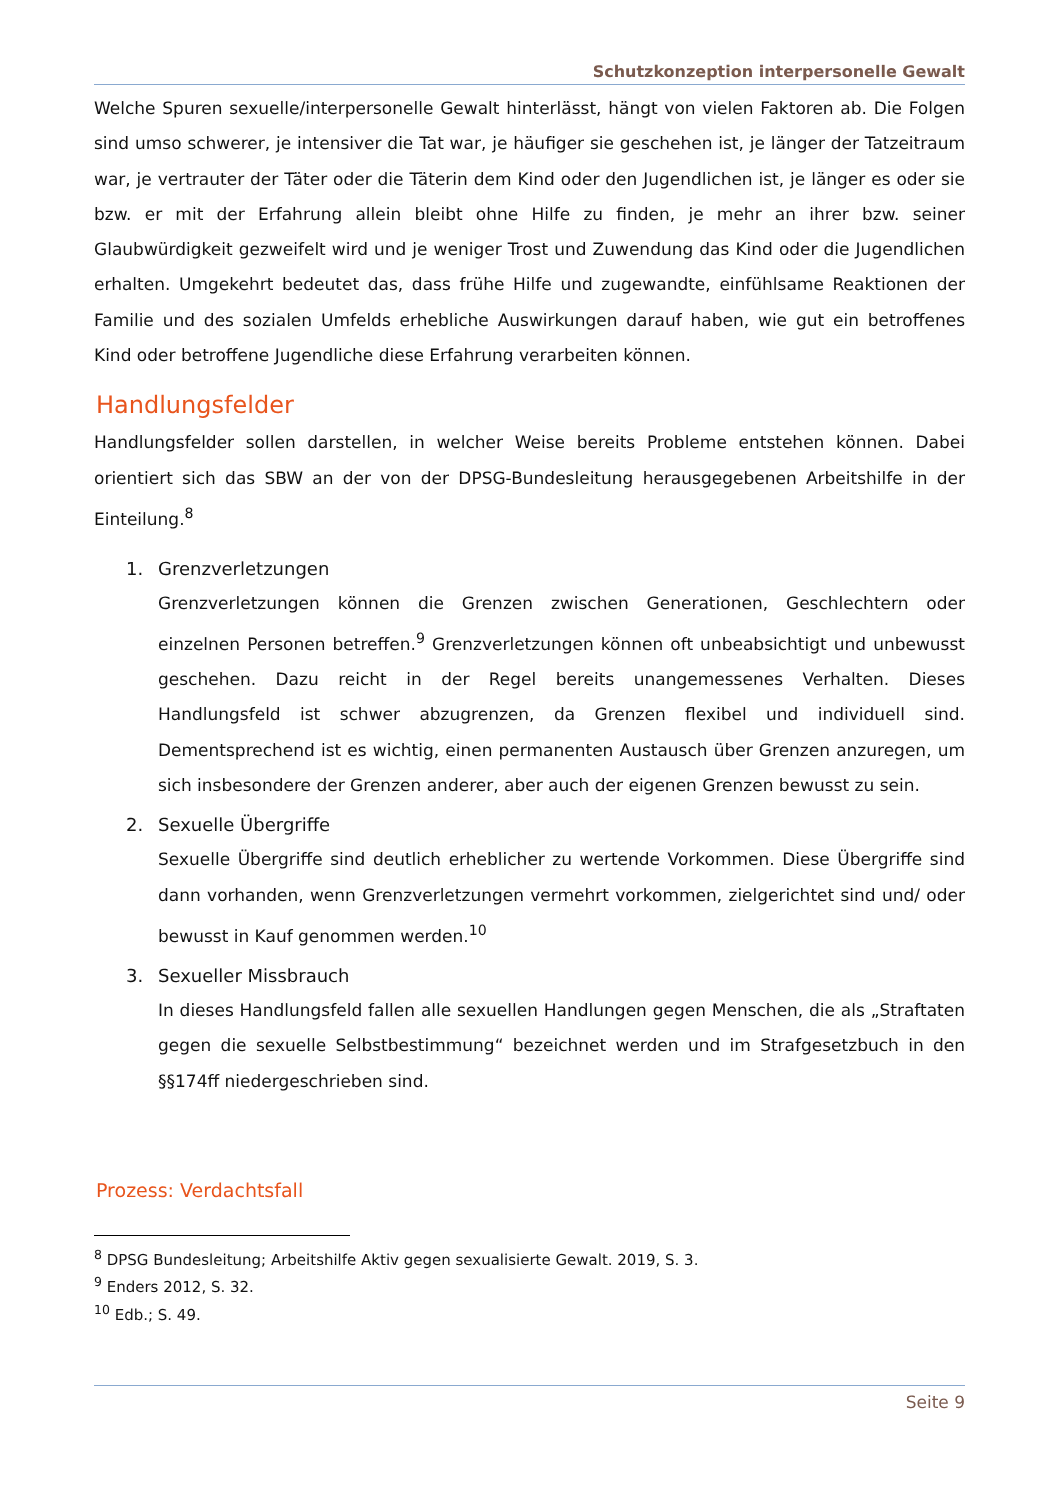Schutzkonzeption interpersonelle Gewalt
Welche Spuren sexuelle/interpersonelle Gewalt hinterlässt, hängt von vielen Faktoren ab. Die Folgen sind umso schwerer, je intensiver die Tat war, je häufiger sie geschehen ist, je länger der Tatzeitraum war, je vertrauter der Täter oder die Täterin dem Kind oder den Jugendlichen ist, je länger es oder sie bzw. er mit der Erfahrung allein bleibt ohne Hilfe zu finden, je mehr an ihrer bzw. seiner Glaubwürdigkeit gezweifelt wird und je weniger Trost und Zuwendung das Kind oder die Jugendlichen erhalten. Umgekehrt bedeutet das, dass frühe Hilfe und zugewandte, einfühlsame Reaktionen der Familie und des sozialen Umfelds erhebliche Auswirkungen darauf haben, wie gut ein betroffenes Kind oder betroffene Jugendliche diese Erfahrung verarbeiten können.
Handlungsfelder
Handlungsfelder sollen darstellen, in welcher Weise bereits Probleme entstehen können. Dabei orientiert sich das SBW an der von der DPSG-Bundesleitung herausgegebenen Arbeitshilfe in der Einteilung.<sup>8</sup>
1. Grenzverletzungen
Grenzverletzungen können die Grenzen zwischen Generationen, Geschlechtern oder einzelnen Personen betreffen.<sup>9</sup> Grenzverletzungen können oft unbeabsichtigt und unbewusst geschehen. Dazu reicht in der Regel bereits unangemessenes Verhalten. Dieses Handlungsfeld ist schwer abzugrenzen, da Grenzen flexibel und individuell sind. Dementsprechend ist es wichtig, einen permanenten Austausch über Grenzen anzuregen, um sich insbesondere der Grenzen anderer, aber auch der eigenen Grenzen bewusst zu sein.
2. Sexuelle Übergriffe
Sexuelle Übergriffe sind deutlich erheblicher zu wertende Vorkommen. Diese Übergriffe sind dann vorhanden, wenn Grenzverletzungen vermehrt vorkommen, zielgerichtet sind und/ oder bewusst in Kauf genommen werden.<sup>10</sup>
3. Sexueller Missbrauch
In dieses Handlungsfeld fallen alle sexuellen Handlungen gegen Menschen, die als „Straftaten gegen die sexuelle Selbstbestimmung“ bezeichnet werden und im Strafgesetzbuch in den §§174ff niedergeschrieben sind.
Prozess: Verdachtsfall
<sup>8</sup> DPSG Bundesleitung; Arbeitshilfe Aktiv gegen sexualisierte Gewalt. 2019, S. 3.
<sup>9</sup> Enders 2012, S. 32.
<sup>10</sup> Edb.; S. 49.
Seite 9